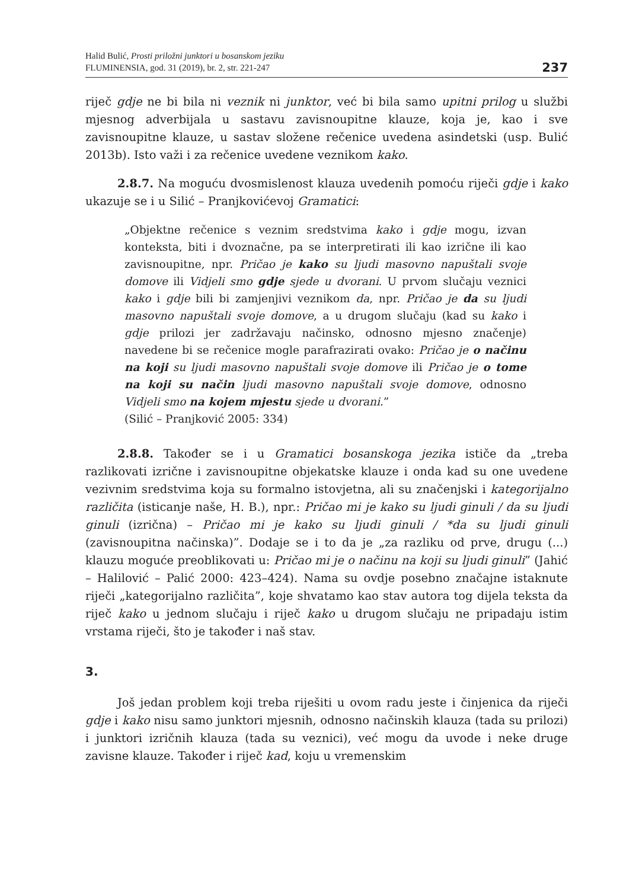Halid Bulić, Prosti priložni junktori u bosanskom jeziku
FLUMINENSIA, god. 31 (2019), br. 2, str. 221-247
237
riječ gdje ne bi bila ni veznik ni junktor, već bi bila samo upitni prilog u službi mjesnog adverbijala u sastavu zavisnoupitne klauze, koja je, kao i sve zavisnoupitne klauze, u sastav složene rečenice uvedena asindetski (usp. Bulić 2013b). Isto važi i za rečenice uvedene veznikom kako.
2.8.7. Na moguću dvosmislenost klauza uvedenih pomoću riječi gdje i kako ukazuje se i u Silić – Pranjkovićevoj Gramatici:
„Objektne rečenice s veznim sredstvima kako i gdje mogu, izvan konteksta, biti i dvoznačne, pa se interpretirati ili kao izrične ili kao zavisnoupitne, npr. Pričao je kako su ljudi masovno napuštali svoje domove ili Vidjeli smo gdje sjede u dvorani. U prvom slučaju veznici kako i gdje bili bi zamjenjivi veznikom da, npr. Pričao je da su ljudi masovno napuštali svoje domove, a u drugom slučaju (kad su kako i gdje prilozi jer zadržavaju načinsko, odnosno mjesno značenje) navedene bi se rečenice mogle parafrazirati ovako: Pričao je o načinu na koji su ljudi masovno napuštali svoje domove ili Pričao je o tome na koji su način ljudi masovno napuštali svoje domove, odnosno Vidjeli smo na kojem mjestu sjede u dvorani.”
(Silić – Pranjković 2005: 334)
2.8.8. Također se i u Gramatici bosanskoga jezika ističe da „treba razlikovati izrične i zavisnoupitne objekatske klauze i onda kad su one uvedene vezivnim sredstvima koja su formalno istovjetna, ali su značenjski i kategorijalno različita (isticanje naše, H. B.), npr.: Pričao mi je kako su ljudi ginuli / da su ljudi ginuli (izrična) – Pričao mi je kako su ljudi ginuli / *da su ljudi ginuli (zavisnoupitna načinska)”. Dodaje se i to da je „za razliku od prve, drugu (...) klauzu moguće preoblikovati u: Pričao mi je o načinu na koji su ljudi ginuli” (Jahić – Halilović – Palić 2000: 423–424). Nama su ovdje posebno značajne istaknute riječi „kategorijalno različita”, koje shvatamo kao stav autora tog dijela teksta da riječ kako u jednom slučaju i riječ kako u drugom slučaju ne pripadaju istim vrstama riječi, što je također i naš stav.
3.
Još jedan problem koji treba riješiti u ovom radu jeste i činjenica da riječi gdje i kako nisu samo junktori mjesnih, odnosno načinskih klauza (tada su prilozi) i junktori izričnih klauza (tada su veznici), već mogu da uvode i neke druge zavisne klauze. Također i riječ kad, koju u vremenskim